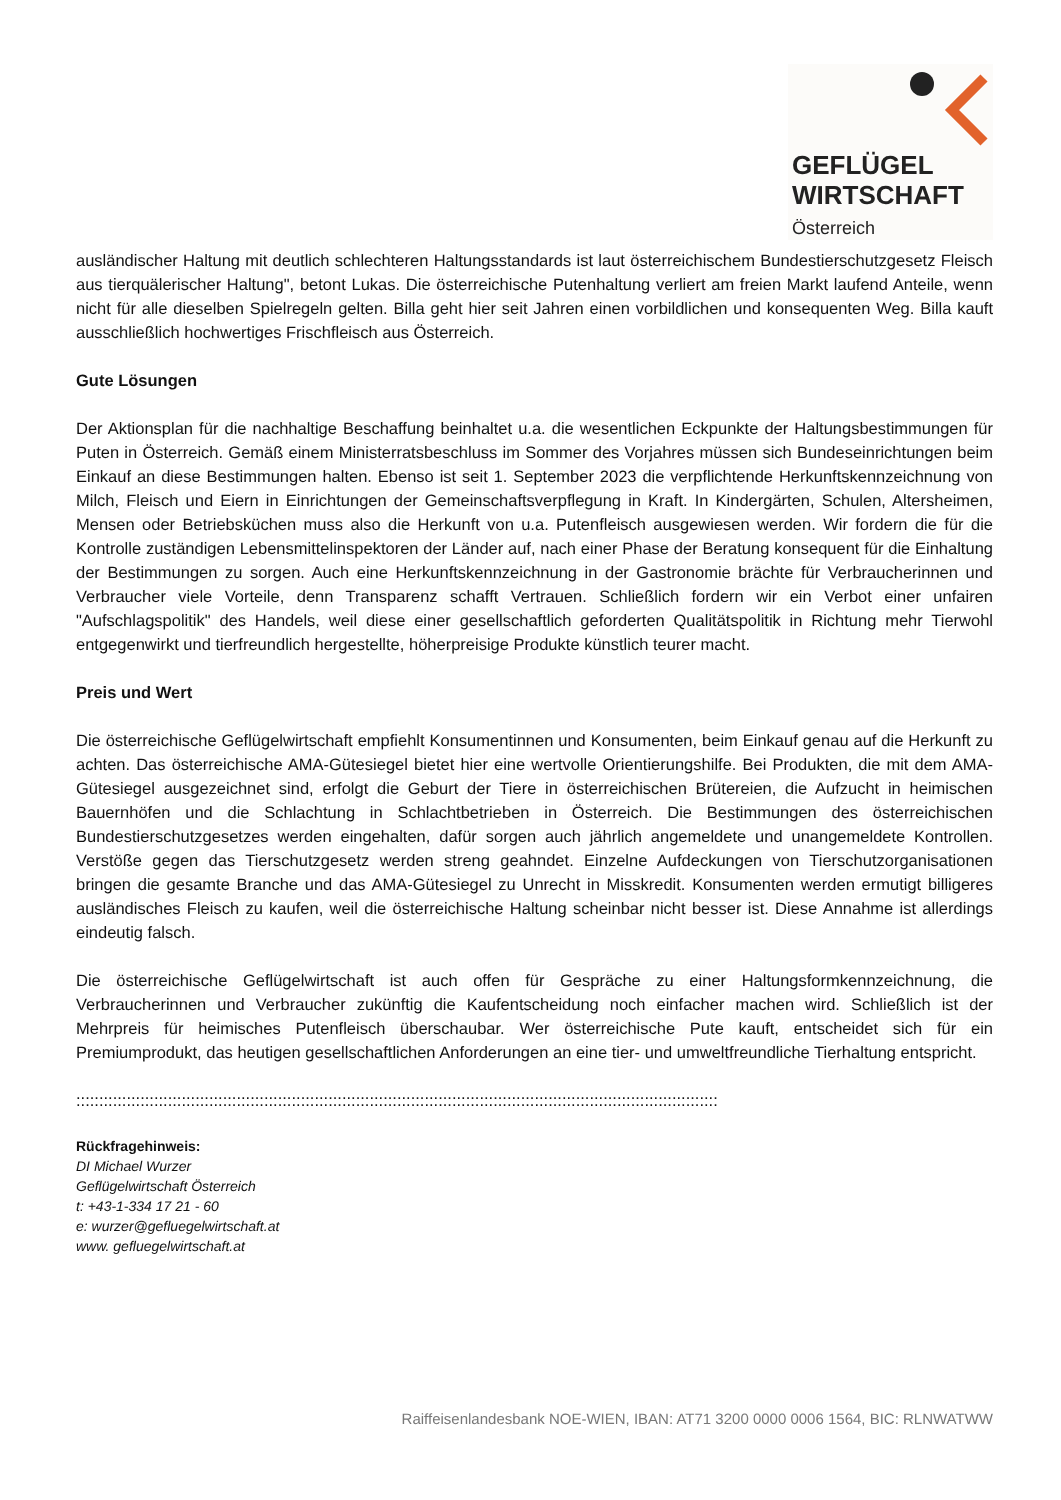GEFLÜGEL
WIRTSCHAFT
Österreich
ausländischer Haltung mit deutlich schlechteren Haltungsstandards ist laut österreichischem Bundestierschutzgesetz Fleisch aus tierquälerischer Haltung", betont Lukas. Die österreichische Putenhaltung verliert am freien Markt laufend Anteile, wenn nicht für alle dieselben Spielregeln gelten. Billa geht hier seit Jahren einen vorbildlichen und konsequenten Weg. Billa kauft ausschließlich hochwertiges Frischfleisch aus Österreich.
Gute Lösungen
Der Aktionsplan für die nachhaltige Beschaffung beinhaltet u.a. die wesentlichen Eckpunkte der Haltungsbestimmungen für Puten in Österreich. Gemäß einem Ministerratsbeschluss im Sommer des Vorjahres müssen sich Bundeseinrichtungen beim Einkauf an diese Bestimmungen halten. Ebenso ist seit 1. September 2023 die verpflichtende Herkunftskennzeichnung von Milch, Fleisch und Eiern in Einrichtungen der Gemeinschaftsverpflegung in Kraft. In Kindergärten, Schulen, Altersheimen, Mensen oder Betriebsküchen muss also die Herkunft von u.a. Putenfleisch ausgewiesen werden. Wir fordern die für die Kontrolle zuständigen Lebensmittelinspektoren der Länder auf, nach einer Phase der Beratung konsequent für die Einhaltung der Bestimmungen zu sorgen. Auch eine Herkunftskennzeichnung in der Gastronomie brächte für Verbraucherinnen und Verbraucher viele Vorteile, denn Transparenz schafft Vertrauen. Schließlich fordern wir ein Verbot einer unfairen "Aufschlagspolitik" des Handels, weil diese einer gesellschaftlich geforderten Qualitätspolitik in Richtung mehr Tierwohl entgegenwirkt und tierfreundlich hergestellte, höherpreisige Produkte künstlich teurer macht.
Preis und Wert
Die österreichische Geflügelwirtschaft empfiehlt Konsumentinnen und Konsumenten, beim Einkauf genau auf die Herkunft zu achten. Das österreichische AMA-Gütesiegel bietet hier eine wertvolle Orientierungshilfe. Bei Produkten, die mit dem AMA-Gütesiegel ausgezeichnet sind, erfolgt die Geburt der Tiere in österreichischen Brütereien, die Aufzucht in heimischen Bauernhöfen und die Schlachtung in Schlachtbetrieben in Österreich. Die Bestimmungen des österreichischen Bundestierschutzgesetzes werden eingehalten, dafür sorgen auch jährlich angemeldete und unangemeldete Kontrollen. Verstöße gegen das Tierschutzgesetz werden streng geahndet. Einzelne Aufdeckungen von Tierschutzorganisationen bringen die gesamte Branche und das AMA-Gütesiegel zu Unrecht in Misskredit. Konsumenten werden ermutigt billigeres ausländisches Fleisch zu kaufen, weil die österreichische Haltung scheinbar nicht besser ist. Diese Annahme ist allerdings eindeutig falsch.
Die österreichische Geflügelwirtschaft ist auch offen für Gespräche zu einer Haltungsformkennzeichnung, die Verbraucherinnen und Verbraucher zukünftig die Kaufentscheidung noch einfacher machen wird. Schließlich ist der Mehrpreis für heimisches Putenfleisch überschaubar. Wer österreichische Pute kauft, entscheidet sich für ein Premiumprodukt, das heutigen gesellschaftlichen Anforderungen an eine tier- und umweltfreundliche Tierhaltung entspricht.
::::::::::::::::::::::::::::::::::::::::::::::::::::::::::::::::::::::::::::::::::::::::::::::::::::::::::::::::::::::::::::::::::::::::::::
Rückfragehinweis:
DI Michael Wurzer
Geflügelwirtschaft Österreich
t: +43-1-334 17 21 - 60
e: wurzer@gefluegelwirtschaft.at
www. gefluegelwirtschaft.at
Raiffeisenlandesbank NOE-WIEN, IBAN: AT71 3200 0000 0006 1564, BIC: RLNWATWW